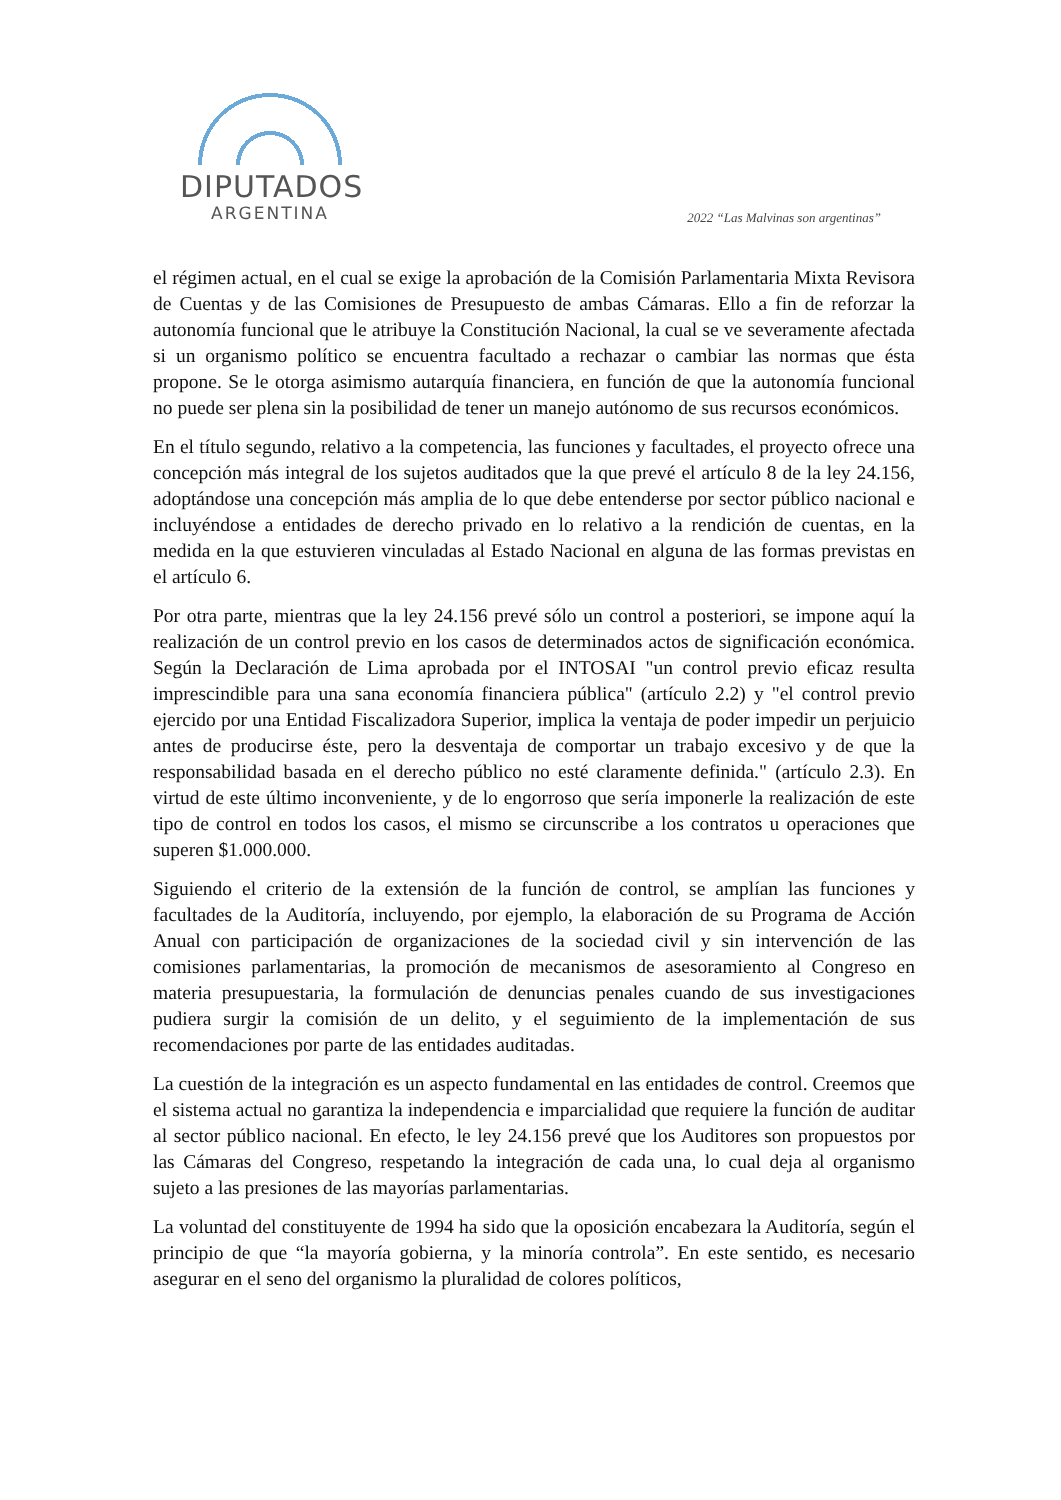DIPUTADOS
ARGENTINA
2022 “Las Malvinas son argentinas”
el régimen actual, en el cual se exige la aprobación de la Comisión Parlamentaria Mixta Revisora de Cuentas y de las Comisiones de Presupuesto de ambas Cámaras. Ello a fin de reforzar la autonomía funcional que le atribuye la Constitución Nacional, la cual se ve severamente afectada si un organismo político se encuentra facultado a rechazar o cambiar las normas que ésta propone. Se le otorga asimismo autarquía financiera, en función de que la autonomía funcional no puede ser plena sin la posibilidad de tener un manejo autónomo de sus recursos económicos.
En el título segundo, relativo a la competencia, las funciones y facultades, el proyecto ofrece una concepción más integral de los sujetos auditados que la que prevé el artículo 8 de la ley 24.156, adoptándose una concepción más amplia de lo que debe entenderse por sector público nacional e incluyéndose a entidades de derecho privado en lo relativo a la rendición de cuentas, en la medida en la que estuvieren vinculadas al Estado Nacional en alguna de las formas previstas en el artículo 6.
Por otra parte, mientras que la ley 24.156 prevé sólo un control a posteriori, se impone aquí la realización de un control previo en los casos de determinados actos de significación económica. Según la Declaración de Lima aprobada por el INTOSAI "un control previo eficaz resulta imprescindible para una sana economía financiera pública" (artículo 2.2) y "el control previo ejercido por una Entidad Fiscalizadora Superior, implica la ventaja de poder impedir un perjuicio antes de producirse éste, pero la desventaja de comportar un trabajo excesivo y de que la responsabilidad basada en el derecho público no esté claramente definida." (artículo 2.3). En virtud de este último inconveniente, y de lo engorroso que sería imponerle la realización de este tipo de control en todos los casos, el mismo se circunscribe a los contratos u operaciones que superen $1.000.000.
Siguiendo el criterio de la extensión de la función de control, se amplían las funciones y facultades de la Auditoría, incluyendo, por ejemplo, la elaboración de su Programa de Acción Anual con participación de organizaciones de la sociedad civil y sin intervención de las comisiones parlamentarias, la promoción de mecanismos de asesoramiento al Congreso en materia presupuestaria, la formulación de denuncias penales cuando de sus investigaciones pudiera surgir la comisión de un delito, y el seguimiento de la implementación de sus recomendaciones por parte de las entidades auditadas.
La cuestión de la integración es un aspecto fundamental en las entidades de control. Creemos que el sistema actual no garantiza la independencia e imparcialidad que requiere la función de auditar al sector público nacional. En efecto, le ley 24.156 prevé que los Auditores son propuestos por las Cámaras del Congreso, respetando la integración de cada una, lo cual deja al organismo sujeto a las presiones de las mayorías parlamentarias.
La voluntad del constituyente de 1994 ha sido que la oposición encabezara la Auditoría, según el principio de que “la mayoría gobierna, y la minoría controla”. En este sentido, es necesario asegurar en el seno del organismo la pluralidad de colores políticos,